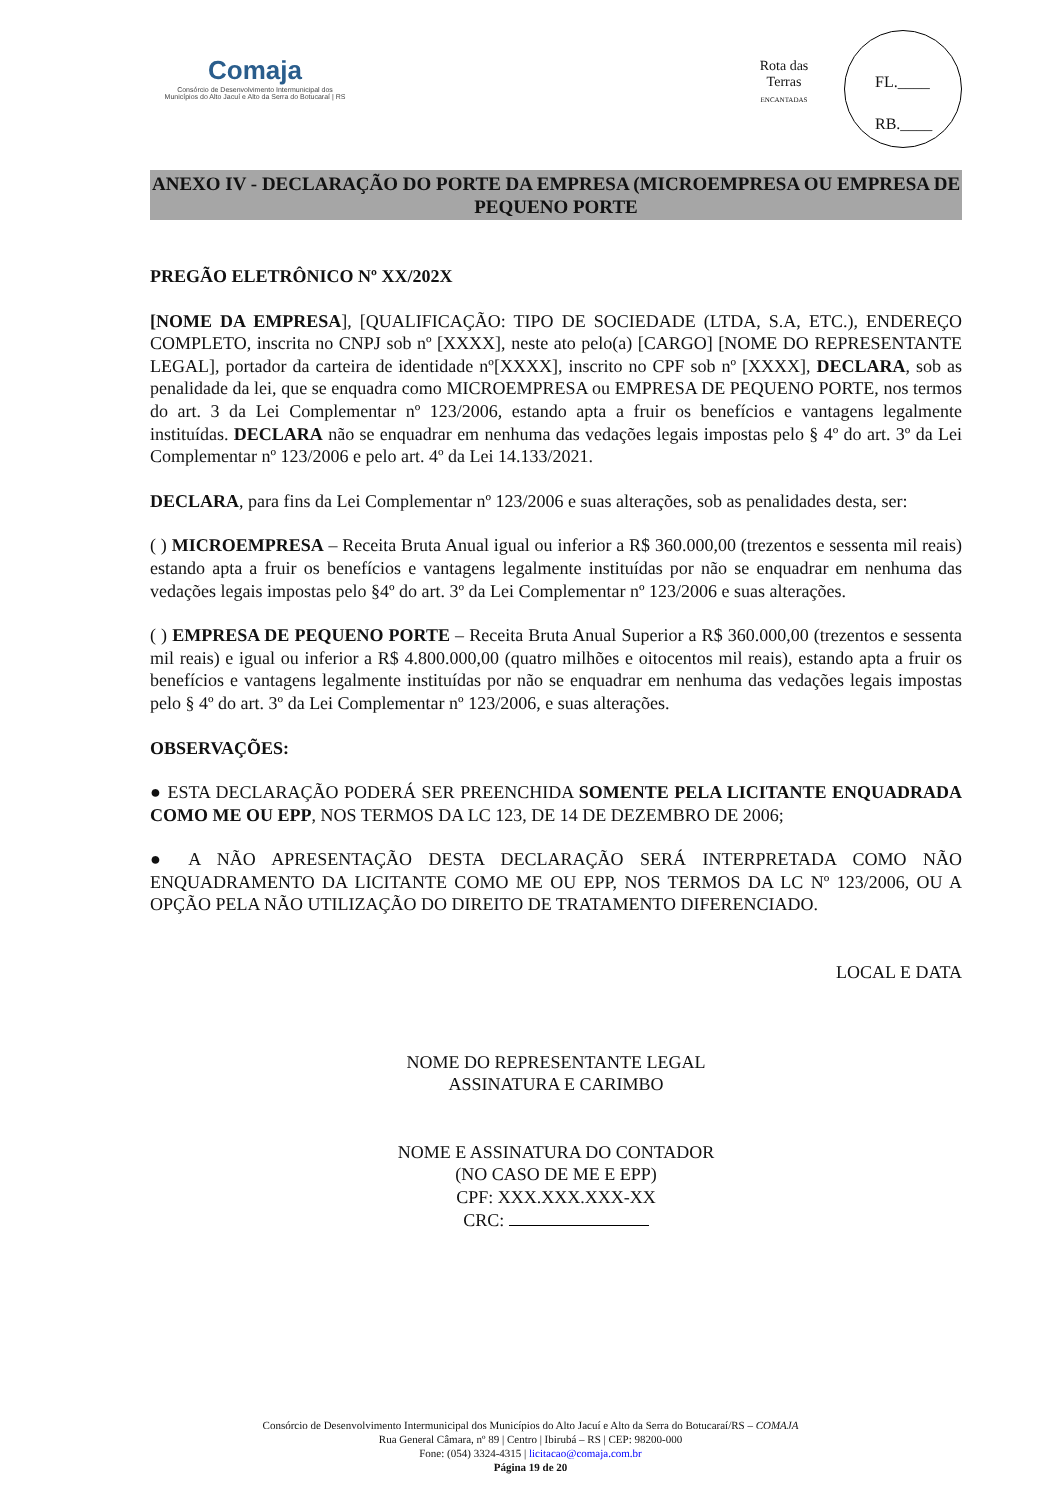Comaja
Consórcio de Desenvolvimento Intermunicipal dos
Municípios do Alto Jacuí e Alto da Serra do Botucaraí | RS
Rota das Terras
ENCANTADAS
FL.____
RB.____
ANEXO IV - DECLARAÇÃO DO PORTE DA EMPRESA (MICROEMPRESA OU EMPRESA DE PEQUENO PORTE
PREGÃO ELETRÔNICO Nº XX/202X
[NOME DA EMPRESA], [QUALIFICAÇÃO: TIPO DE SOCIEDADE (LTDA, S.A, ETC.), ENDEREÇO COMPLETO, inscrita no CNPJ sob nº [XXXX], neste ato pelo(a) [CARGO] [NOME DO REPRESENTANTE LEGAL], portador da carteira de identidade nº[XXXX], inscrito no CPF sob nº [XXXX], DECLARA, sob as penalidade da lei, que se enquadra como MICROEMPRESA ou EMPRESA DE PEQUENO PORTE, nos termos do art. 3 da Lei Complementar nº 123/2006, estando apta a fruir os benefícios e vantagens legalmente instituídas. DECLARA não se enquadrar em nenhuma das vedações legais impostas pelo § 4º do art. 3º da Lei Complementar nº 123/2006 e pelo art. 4º da Lei 14.133/2021.
DECLARA, para fins da Lei Complementar nº 123/2006 e suas alterações, sob as penalidades desta, ser:
( ) MICROEMPRESA – Receita Bruta Anual igual ou inferior a R$ 360.000,00 (trezentos e sessenta mil reais) estando apta a fruir os benefícios e vantagens legalmente instituídas por não se enquadrar em nenhuma das vedações legais impostas pelo §4º do art. 3º da Lei Complementar nº 123/2006 e suas alterações.
( ) EMPRESA DE PEQUENO PORTE – Receita Bruta Anual Superior a R$ 360.000,00 (trezentos e sessenta mil reais) e igual ou inferior a R$ 4.800.000,00 (quatro milhões e oitocentos mil reais), estando apta a fruir os benefícios e vantagens legalmente instituídas por não se enquadrar em nenhuma das vedações legais impostas pelo § 4º do art. 3º da Lei Complementar nº 123/2006, e suas alterações.
OBSERVAÇÕES:
● ESTA DECLARAÇÃO PODERÁ SER PREENCHIDA SOMENTE PELA LICITANTE ENQUADRADA COMO ME OU EPP, NOS TERMOS DA LC 123, DE 14 DE DEZEMBRO DE 2006;
● A NÃO APRESENTAÇÃO DESTA DECLARAÇÃO SERÁ INTERPRETADA COMO NÃO ENQUADRAMENTO DA LICITANTE COMO ME OU EPP, NOS TERMOS DA LC Nº 123/2006, OU A OPÇÃO PELA NÃO UTILIZAÇÃO DO DIREITO DE TRATAMENTO DIFERENCIADO.
LOCAL E DATA
NOME DO REPRESENTANTE LEGAL
ASSINATURA E CARIMBO
NOME E ASSINATURA DO CONTADOR
(NO CASO DE ME E EPP)
CPF: XXX.XXX.XXX-XX
CRC:
Consórcio de Desenvolvimento Intermunicipal dos Municípios do Alto Jacuí e Alto da Serra do Botucaraí/RS – COMAJA
Rua General Câmara, nº 89 | Centro | Ibirubá – RS | CEP: 98200-000
Fone: (054) 3324-4315 | licitacao@comaja.com.br
Página 19 de 20